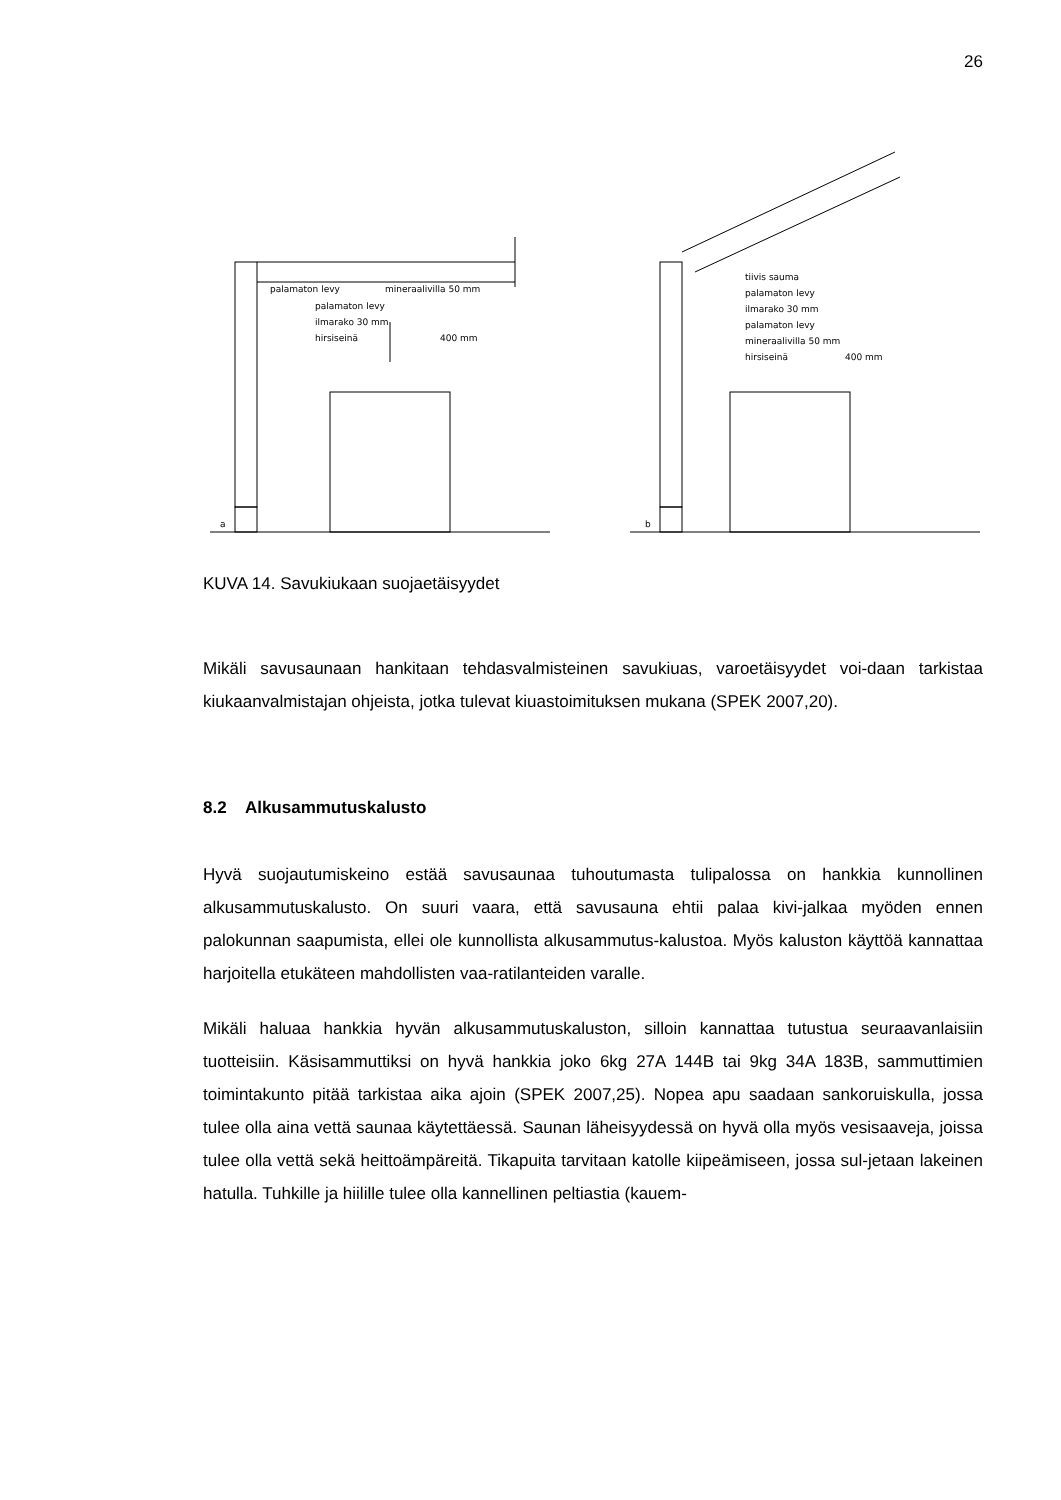26
a
palamaton levy
mineraalivilla 50 mm
palamaton levy
ilmarako 30 mm
hirsiseinä
400 mm
b
tiivis sauma
palamaton levy
ilmarako 30 mm
palamaton levy
mineraalivilla 50 mm
hirsiseinä
400 mm
KUVA 14. Savukiukaan suojaetäisyydet
Mikäli savusaunaan hankitaan tehdasvalmisteinen savukiuas, varoetäisyydet voi-daan tarkistaa kiukaanvalmistajan ohjeista, jotka tulevat kiuastoimituksen mukana (SPEK 2007,20).
8.2 Alkusammutuskalusto
Hyvä suojautumiskeino estää savusaunaa tuhoutumasta tulipalossa on hankkia kunnollinen alkusammutuskalusto. On suuri vaara, että savusauna ehtii palaa kivi-jalkaa myöden ennen palokunnan saapumista, ellei ole kunnollista alkusammutus-kalustoa. Myös kaluston käyttöä kannattaa harjoitella etukäteen mahdollisten vaa-ratilanteiden varalle.
Mikäli haluaa hankkia hyvän alkusammutuskaluston, silloin kannattaa tutustua seuraavanlaisiin tuotteisiin. Käsisammuttiksi on hyvä hankkia joko 6kg 27A 144B tai 9kg 34A 183B, sammuttimien toimintakunto pitää tarkistaa aika ajoin (SPEK 2007,25). Nopea apu saadaan sankoruiskulla, jossa tulee olla aina vettä saunaa käytettäessä. Saunan läheisyydessä on hyvä olla myös vesisaaveja, joissa tulee olla vettä sekä heittoämpäreitä. Tikapuita tarvitaan katolle kiipeämiseen, jossa sul-jetaan lakeinen hatulla. Tuhkille ja hiilille tulee olla kannellinen peltiastia (kauem-